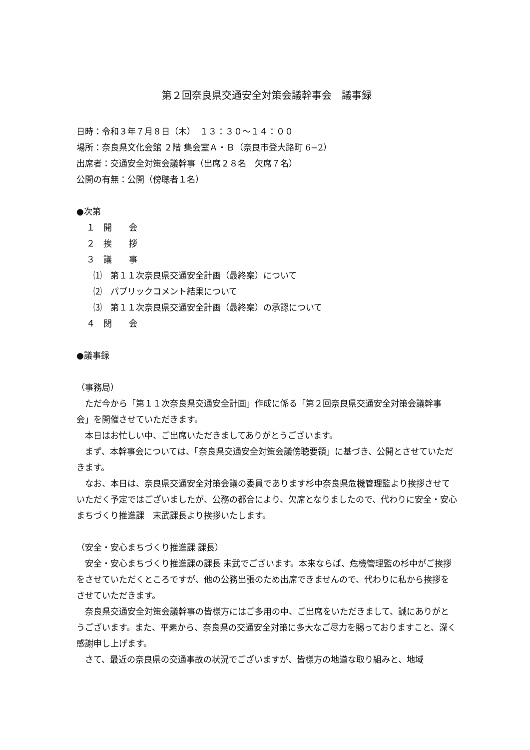第２回奈良県交通安全対策会議幹事会　議事録
日時：令和３年７月８日（木）　１３：３０～１４：００
場所：奈良県文化会館 ２階 集会室Ａ・Ｂ（奈良市登大路町 6−2）
出席者：交通安全対策会議幹事（出席２８名　欠席７名）
公開の有無：公開（傍聴者１名）
●次第
１　開　　会
２　挨　　拶
３　議　　事
⑴　第１１次奈良県交通安全計画（最終案）について
⑵　パブリックコメント結果について
⑶　第１１次奈良県交通安全計画（最終案）の承認について
４　閉　　会
●議事録
（事務局）
ただ今から「第１１次奈良県交通安全計画」作成に係る「第２回奈良県交通安全対策会議幹事会」を開催させていただきます。
本日はお忙しい中、ご出席いただきましてありがとうございます。
まず、本幹事会については、「奈良県交通安全対策会議傍聴要領」に基づき、公開とさせていただきます。
なお、本日は、奈良県交通安全対策会議の委員であります杉中奈良県危機管理監より挨拶させていただく予定ではございましたが、公務の都合により、欠席となりましたので、代わりに安全・安心まちづくり推進課　末武課長より挨拶いたします。
（安全・安心まちづくり推進課 課長）
安全・安心まちづくり推進課の課長 末武でございます。本来ならば、危機管理監の杉中がご挨拶をさせていただくところですが、他の公務出張のため出席できませんので、代わりに私から挨拶をさせていただきます。
奈良県交通安全対策会議幹事の皆様方にはご多用の中、ご出席をいただきまして、誠にありがとうございます。また、平素から、奈良県の交通安全対策に多大なご尽力を賜っておりますこと、深く感謝申し上げます。
さて、最近の奈良県の交通事故の状況でございますが、皆様方の地道な取り組みと、地域